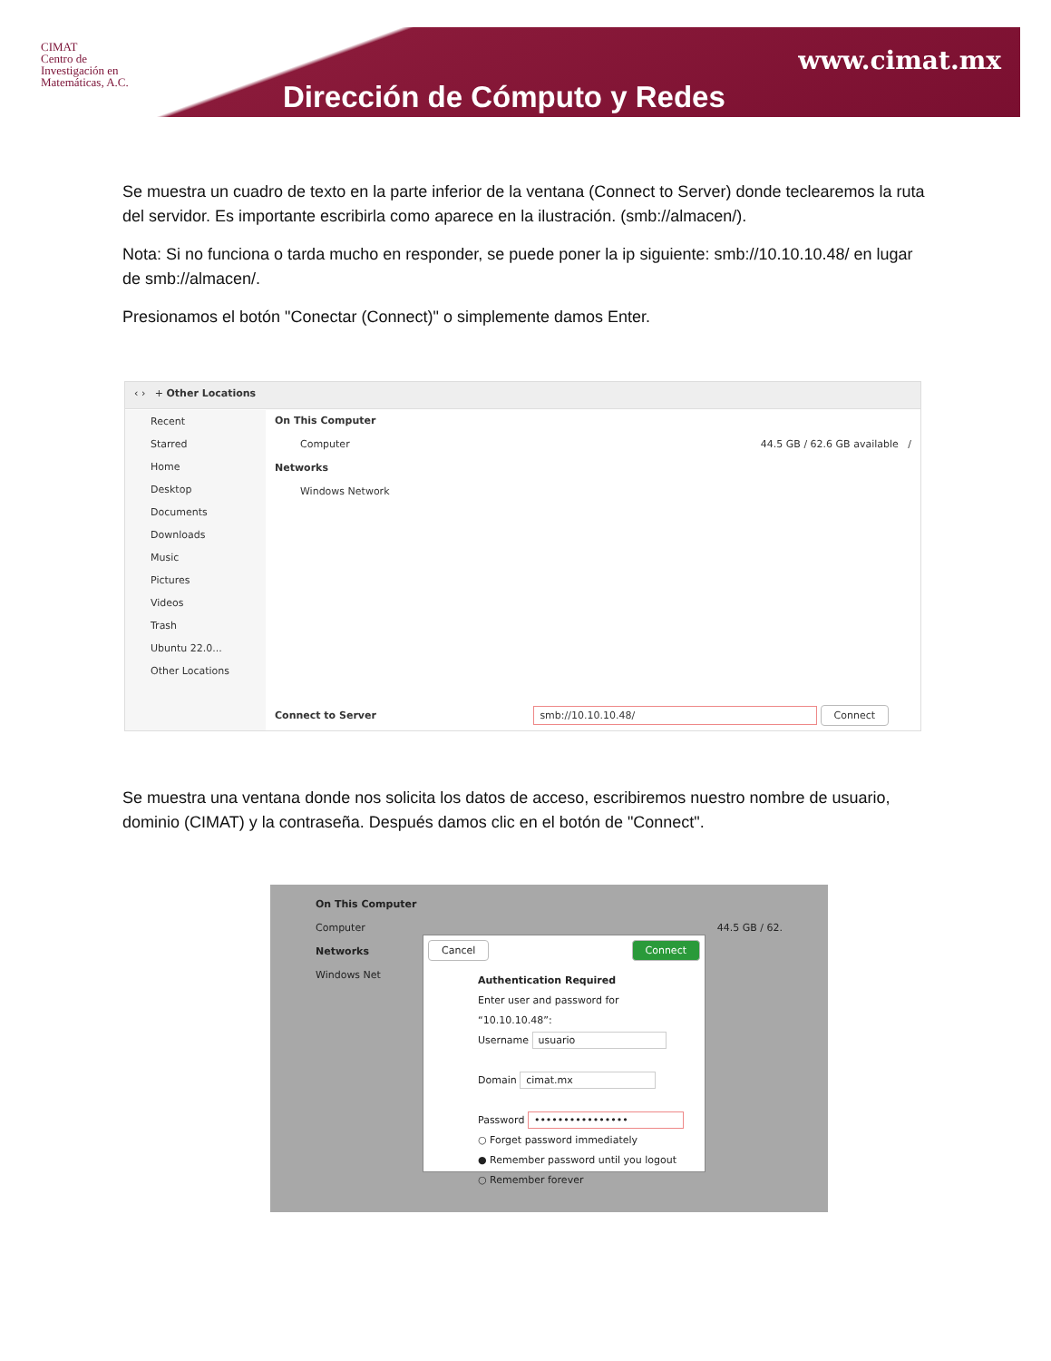CIMAT
Centro de
Investigación en
Matemáticas, A.C.
www.cimat.mx
Dirección de Cómputo y Redes
Se muestra un cuadro de texto en la parte inferior de la ventana (Connect to Server) donde teclearemos la ruta del servidor. Es importante escribirla como aparece en la ilustración. (smb://almacen/).
Nota: Si no funciona o tarda mucho en responder, se puede poner la ip siguiente: smb://10.10.10.48/ en lugar de smb://almacen/.
Presionamos el botón "Conectar (Connect)" o simplemente damos Enter.
‹ › + Other Locations
Recent
Starred
Home
Desktop
Documents
Downloads
Music
Pictures
Videos
Trash
Ubuntu 22.0...
Other Locations
On This Computer
Computer 44.5 GB / 62.6 GB available /
Networks
Windows Network
Connect to Server smb://10.10.10.48/ Connect
Se muestra una ventana donde nos solicita los datos de acceso, escribiremos nuestro nombre de usuario, dominio (CIMAT) y la contraseña. Después damos clic en el botón de "Connect".
On This Computer
Computer 44.5 GB / 62.
Networks
Windows Net
Cancel Connect
Authentication Required
Enter user and password for “10.10.10.48”:
Username usuario
Domain cimat.mx
Password ••••••••••••••••
○ Forget password immediately
● Remember password until you logout
○ Remember forever